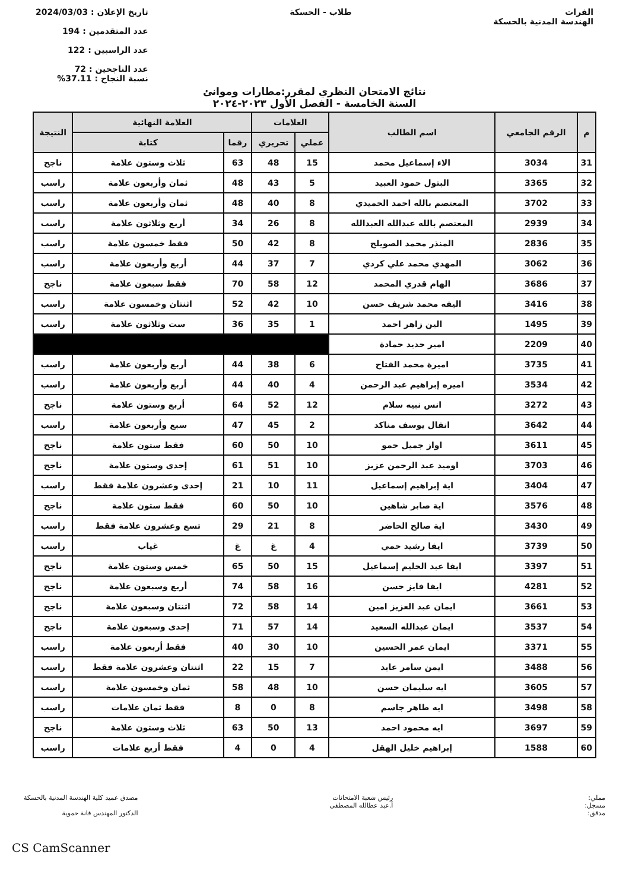الفرات
الهندسة المدنية بالحسكة
طلاب - الحسكة تاريخ الإعلان : 2024/03/03
عدد المتقدمين : 194
عدد الراسبين : 122
عدد الناجحين : 72
نسبة النجاح : 37.11%
نتائج الامتحان النظري لمقرر:مطارات وموانئ
السنة الخامسة - الفصل الأول ٢٠٢٣-٢٠٢٤
| م | الرقم الجامعي | اسم الطالب | العلامات | | العلامة النهائية | | النتيجة |
| --- | --- | --- | --- | --- | --- | --- | --- |
| | | | عملي | تحريري | رقما | كتابة | |
| 31 | 3034 | الاء إسماعيل محمد | 15 | 48 | 63 | ثلاث وستون علامة | ناجح |
| 32 | 3365 | البتول حمود العبيد | 5 | 43 | 48 | ثمان وأربعون علامة | راسب |
| 33 | 3702 | المعتصم بالله احمد الحميدي | 8 | 40 | 48 | ثمان وأربعون علامة | راسب |
| 34 | 2939 | المعتصم بالله عبدالله العبدالله | 8 | 26 | 34 | أربع وثلاثون علامة | راسب |
| 35 | 2836 | المنذر محمد الصويلح | 8 | 42 | 50 | فقط خمسون علامة | راسب |
| 36 | 3062 | المهدي محمد علي كردي | 7 | 37 | 44 | أربع وأربعون علامة | راسب |
| 37 | 3686 | الهام قدري المحمد | 12 | 58 | 70 | فقط سبعون علامة | ناجح |
| 38 | 3416 | اليفه محمد شريف حسن | 10 | 42 | 52 | اثنتان وخمسون علامة | راسب |
| 39 | 1495 | الين زاهر احمد | 1 | 35 | 36 | ست وثلاثون علامة | راسب |
| 40 | 2209 | امير حديد حمادة | | | | | |
| 41 | 3735 | اميرة محمد الفتاح | 6 | 38 | 44 | أربع وأربعون علامة | راسب |
| 42 | 3534 | اميره إبراهيم عبد الرحمن | 4 | 40 | 44 | أربع وأربعون علامة | راسب |
| 43 | 3272 | انس نبيه سلام | 12 | 52 | 64 | أربع وستون علامة | ناجح |
| 44 | 3642 | انفال يوسف مناكد | 2 | 45 | 47 | سبع وأربعون علامة | راسب |
| 45 | 3611 | اواز جميل حمو | 10 | 50 | 60 | فقط ستون علامة | ناجح |
| 46 | 3703 | اوميد عبد الرحمن عزيز | 10 | 51 | 61 | إحدى وستون علامة | ناجح |
| 47 | 3404 | اية إبراهيم إسماعيل | 11 | 10 | 21 | إحدى وعشرون علامة فقط | راسب |
| 48 | 3576 | اية صابر شاهين | 10 | 50 | 60 | فقط ستون علامة | ناجح |
| 49 | 3430 | اية صالح الحاضر | 8 | 21 | 29 | تسع وعشرون علامة فقط | راسب |
| 50 | 3739 | ايفا رشيد حمي | 4 | غ | غ | غياب | راسب |
| 51 | 3397 | ايفا عبد الحليم إسماعيل | 15 | 50 | 65 | خمس وستون علامة | ناجح |
| 52 | 4281 | ايفا فايز حسن | 16 | 58 | 74 | أربع وسبعون علامة | ناجح |
| 53 | 3661 | ايمان عبد العزيز امين | 14 | 58 | 72 | اثنتان وسبعون علامة | ناجح |
| 54 | 3537 | ايمان عبدالله السعيد | 14 | 57 | 71 | إحدى وسبعون علامة | ناجح |
| 55 | 3371 | ايمان عمر الحسين | 10 | 30 | 40 | فقط أربعون علامة | راسب |
| 56 | 3488 | ايمن سامر عابد | 7 | 15 | 22 | اثنتان وعشرون علامة فقط | راسب |
| 57 | 3605 | ايه سليمان حسن | 10 | 48 | 58 | ثمان وخمسون علامة | راسب |
| 58 | 3498 | ايه طاهر جاسم | 8 | 0 | 8 | فقط ثمان علامات | راسب |
| 59 | 3697 | ايه محمود احمد | 13 | 50 | 63 | ثلاث وستون علامة | ناجح |
| 60 | 1588 | إبراهيم خليل الهقل | 4 | 0 | 4 | فقط أربع علامات | راسب |
مملي:
مسجل:
مدقق:
رئيس شعبة الامتحانات
أ.عبد عطالله المصطفى
مصدق عميد كلية الهندسة المدنية بالحسكة
الدكتور المهندس فانة حموية
CS CamScanner